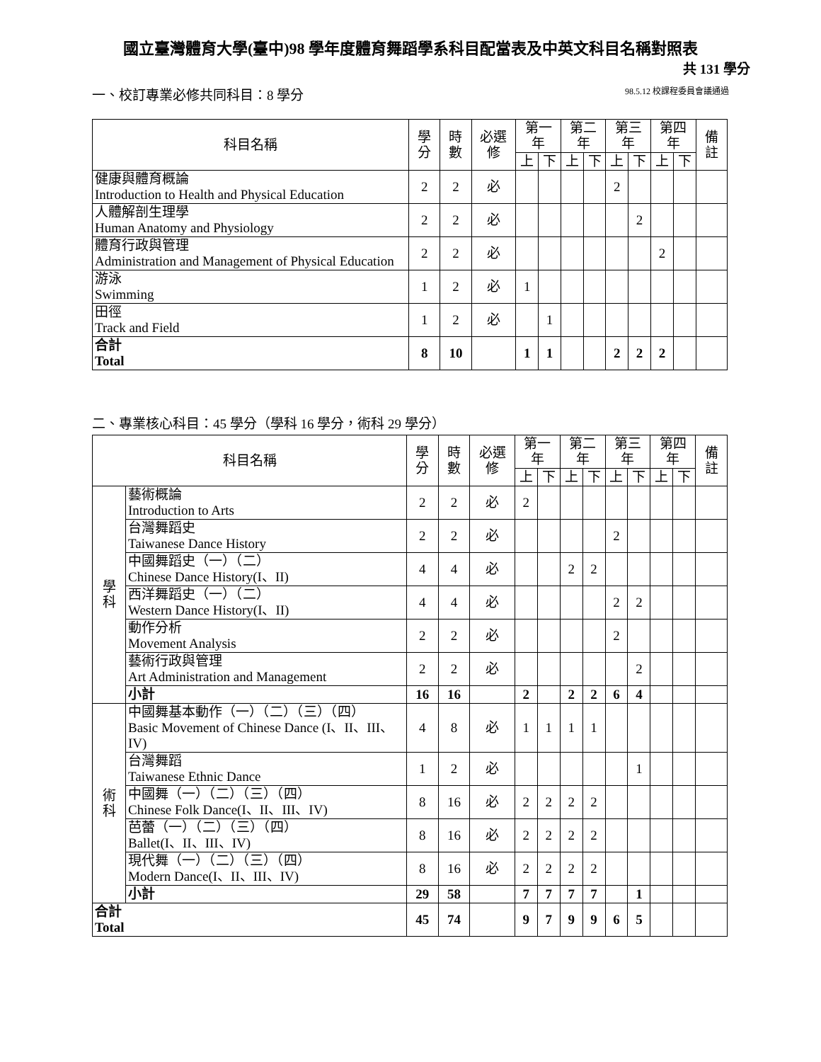國立臺灣體育大學(臺中)98 學年度體育舞蹈學系科目配當表及中英文科目名稱對照表
共 131 學分
一、校訂專業必修共同科目：8 學分 98.5.12 校課程委員會議通過
| 科目名稱 | 學分 | 時數 | 必選修 | 第一年 | | 第二年 | | 第三年 | | 第四年 | | 備註 |
| --- | --- | --- | --- | --- | --- | --- | --- | --- | --- | --- | --- | --- |
| | | | | 上 | 下 | 上 | 下 | 上 | 下 | 上 | 下 | |
| 健康與體育概論 Introduction to Health and Physical Education | 2 | 2 | 必 | | | | | 2 | | | | |
| 人體解剖生理學 Human Anatomy and Physiology | 2 | 2 | 必 | | | | | | 2 | | | |
| 體育行政與管理 Administration and Management of Physical Education | 2 | 2 | 必 | | | | | | | 2 | | |
| 游泳 Swimming | 1 | 2 | 必 | 1 | | | | | | | | |
| 田徑 Track and Field | 1 | 2 | 必 | | 1 | | | | | | | |
| 合計 Total | 8 | 10 | | 1 | 1 | | | 2 | 2 | 2 | | |
二、專業核心科目：45 學分（學科 16 學分，術科 29 學分）
| 科目名稱 | | 學分 | 時數 | 必選修 | 第一年 | | 第二年 | | 第三年 | | 第四年 | | 備註 |
| --- | --- | --- | --- | --- | --- | --- | --- | --- | --- | --- | --- | --- | --- |
| | | | | | 上 | 下 | 上 | 下 | 上 | 下 | 上 | 下 | |
| 學 科 | 藝術概論 Introduction to Arts | 2 | 2 | 必 | 2 | | | | | | | | |
| | 台灣舞蹈史 Taiwanese Dance History | 2 | 2 | 必 | | | | | 2 | | | | |
| | 中國舞蹈史（一）（二） Chinese Dance History(I、II) | 4 | 4 | 必 | | | 2 | 2 | | | | | |
| | 西洋舞蹈史（一）（二） Western Dance History(I、II) | 4 | 4 | 必 | | | | | 2 | 2 | | | |
| | 動作分析 Movement Analysis | 2 | 2 | 必 | | | | | 2 | | | | |
| | 藝術行政與管理 Art Administration and Management | 2 | 2 | 必 | | | | | | 2 | | | |
| | 小計 | 16 | 16 | | 2 | | 2 | 2 | 6 | 4 | | | |
| 術 科 | 中國舞基本動作（一）（二）（三）（四） Basic Movement of Chinese Dance (I、II、III、IV) | 4 | 8 | 必 | 1 | 1 | 1 | 1 | | | | | |
| | 台灣舞蹈 Taiwanese Ethnic Dance | 1 | 2 | 必 | | | | | | 1 | | | |
| | 中國舞（一）（二）（三）（四） Chinese Folk Dance(I、II、III、IV) | 8 | 16 | 必 | 2 | 2 | 2 | 2 | | | | | |
| | 芭蕾（一）（二）（三）（四） Ballet(I、II、III、IV) | 8 | 16 | 必 | 2 | 2 | 2 | 2 | | | | | |
| | 現代舞（一）（二）（三）（四） Modern Dance(I、II、III、IV) | 8 | 16 | 必 | 2 | 2 | 2 | 2 | | | | | |
| | 小計 | 29 | 58 | | 7 | 7 | 7 | 7 | | 1 | | | |
| 合計 Total | | 45 | 74 | | 9 | 7 | 9 | 9 | 6 | 5 | | | |